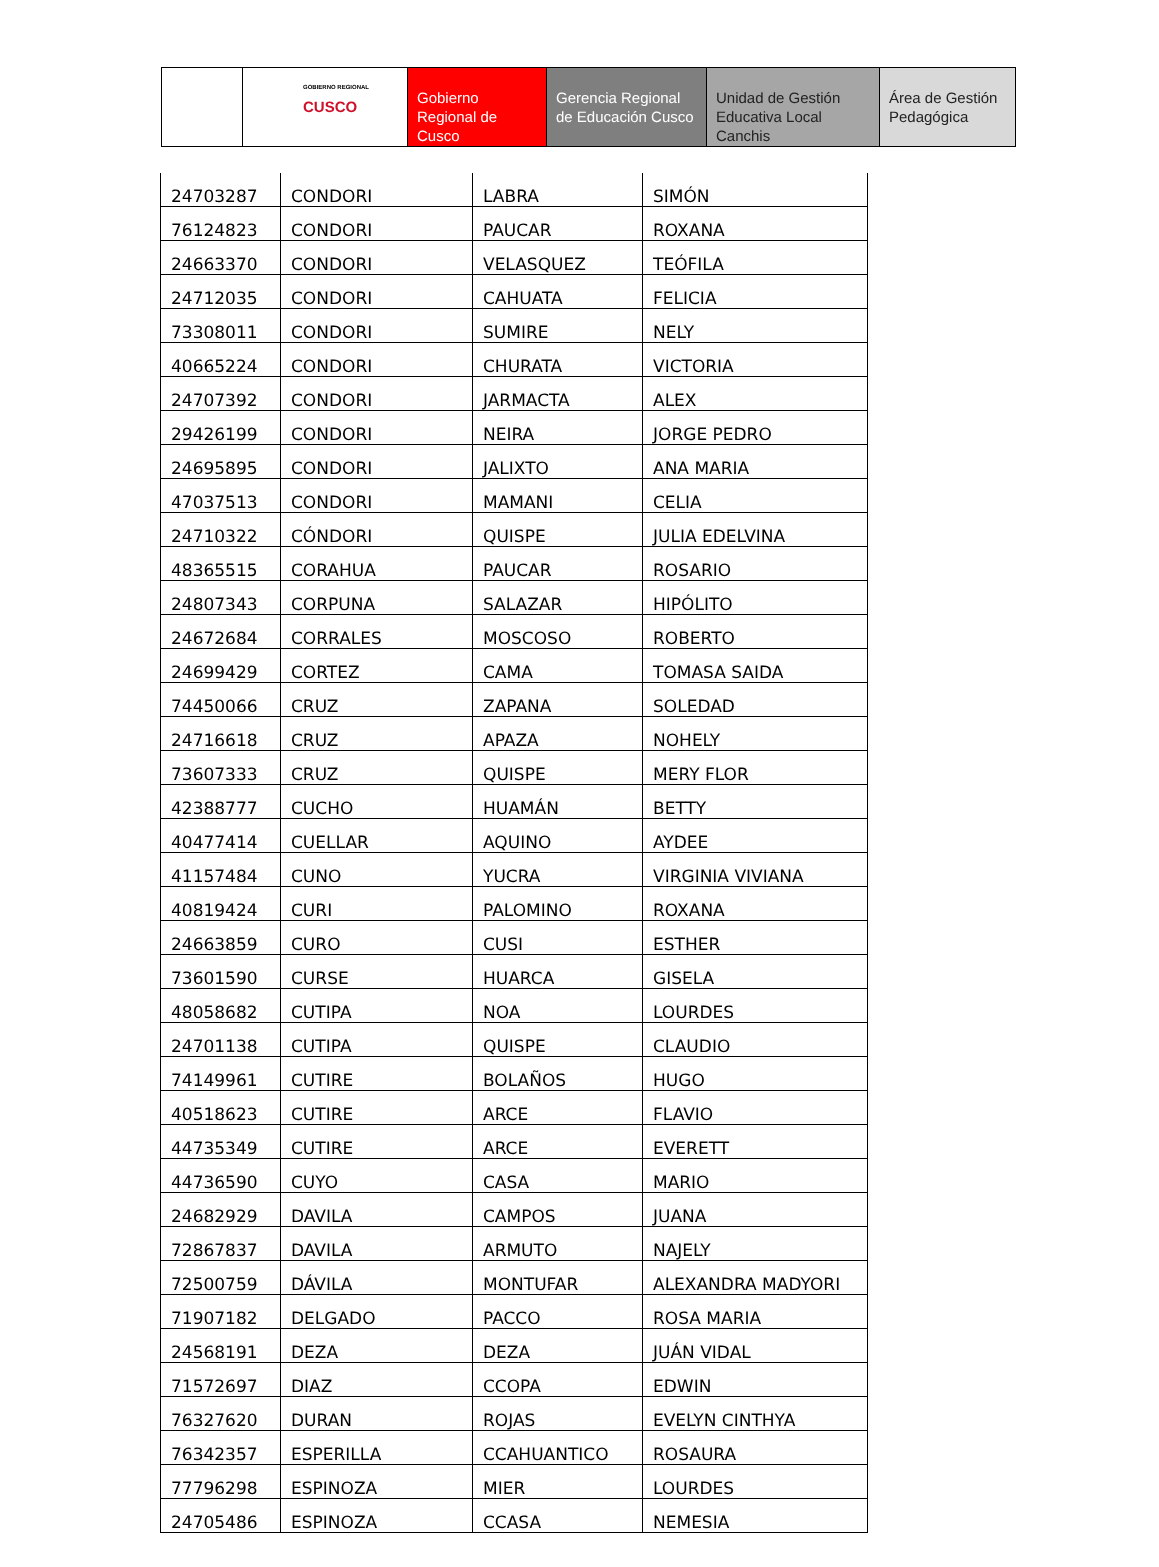GOBIERNO REGIONAL
CUSCO
Gobierno Regional de Cusco
Gerencia Regional de Educación Cusco
Unidad de Gestión Educativa Local Canchis
Área de Gestión Pedagógica
| 24703287 | CONDORI | LABRA | SIMÓN |
| 76124823 | CONDORI | PAUCAR | ROXANA |
| 24663370 | CONDORI | VELASQUEZ | TEÓFILA |
| 24712035 | CONDORI | CAHUATA | FELICIA |
| 73308011 | CONDORI | SUMIRE | NELY |
| 40665224 | CONDORI | CHURATA | VICTORIA |
| 24707392 | CONDORI | JARMACTA | ALEX |
| 29426199 | CONDORI | NEIRA | JORGE PEDRO |
| 24695895 | CONDORI | JALIXTO | ANA MARIA |
| 47037513 | CONDORI | MAMANI | CELIA |
| 24710322 | CÓNDORI | QUISPE | JULIA EDELVINA |
| 48365515 | CORAHUA | PAUCAR | ROSARIO |
| 24807343 | CORPUNA | SALAZAR | HIPÓLITO |
| 24672684 | CORRALES | MOSCOSO | ROBERTO |
| 24699429 | CORTEZ | CAMA | TOMASA SAIDA |
| 74450066 | CRUZ | ZAPANA | SOLEDAD |
| 24716618 | CRUZ | APAZA | NOHELY |
| 73607333 | CRUZ | QUISPE | MERY FLOR |
| 42388777 | CUCHO | HUAMÁN | BETTY |
| 40477414 | CUELLAR | AQUINO | AYDEE |
| 41157484 | CUNO | YUCRA | VIRGINIA VIVIANA |
| 40819424 | CURI | PALOMINO | ROXANA |
| 24663859 | CURO | CUSI | ESTHER |
| 73601590 | CURSE | HUARCA | GISELA |
| 48058682 | CUTIPA | NOA | LOURDES |
| 24701138 | CUTIPA | QUISPE | CLAUDIO |
| 74149961 | CUTIRE | BOLAÑOS | HUGO |
| 40518623 | CUTIRE | ARCE | FLAVIO |
| 44735349 | CUTIRE | ARCE | EVERETT |
| 44736590 | CUYO | CASA | MARIO |
| 24682929 | DAVILA | CAMPOS | JUANA |
| 72867837 | DAVILA | ARMUTO | NAJELY |
| 72500759 | DÁVILA | MONTUFAR | ALEXANDRA MADYORI |
| 71907182 | DELGADO | PACCO | ROSA MARIA |
| 24568191 | DEZA | DEZA | JUÁN VIDAL |
| 71572697 | DIAZ | CCOPA | EDWIN |
| 76327620 | DURAN | ROJAS | EVELYN CINTHYA |
| 76342357 | ESPERILLA | CCAHUANTICO | ROSAURA |
| 77796298 | ESPINOZA | MIER | LOURDES |
| 24705486 | ESPINOZA | CCASA | NEMESIA |